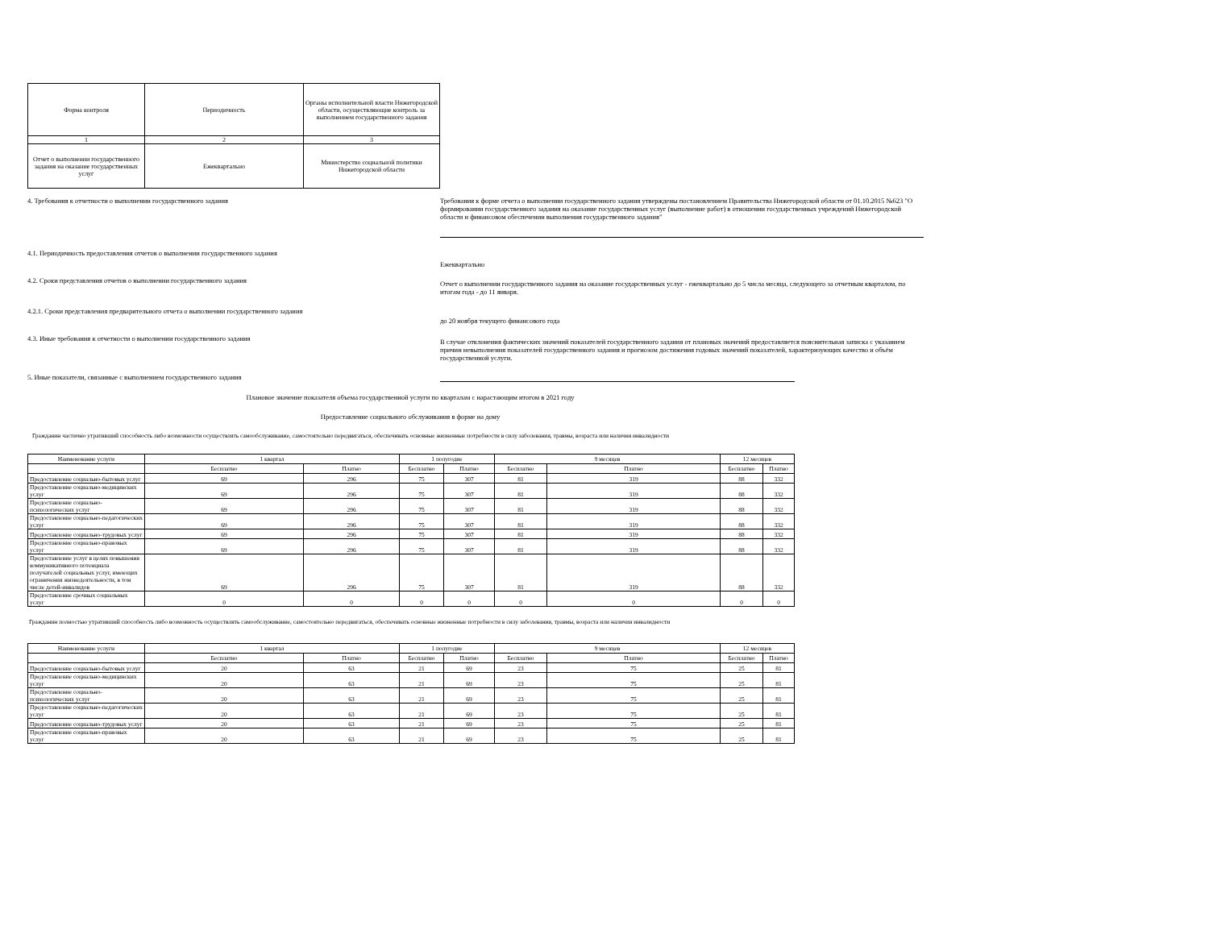| Форма контроля | Периодичность | Органы исполнительной власти Нижегородской области, осуществляющие контроль за выполнением государственного задания |
| 1 | 2 | 3 |
| Отчет о выполнении государственного задания на оказание государственных услуг | Ежеквартально | Министерство социальной политики Нижегородской области |
4. Требования к отчетности о выполнении государственного задания
Требования к форме отчета о выполнении государственного задания утверждены постановлением Правительства Нижегородской области от 01.10.2015 №623 "О формировании государственного задания на оказание государственных услуг (выполнение работ) в отношении государственных учреждений Нижегородской области и финансовом обеспечении выполнения государственного задания"
4.1. Периодичность предоставления отчетов о выполнении государственного задания
Ежеквартально
4.2. Сроки представления отчетов о выполнении государственного задания
Отчет о выполнении государственного задания на оказание государственных услуг - ежеквартально до 5 числа месяца, следующего за отчетным кварталом, по итогам года - до 11 января.
4.2.1. Сроки представления предварительного отчета о выполнении государственного задания
до 20 ноября текущего финансового года
4.3. Иные требования к отчетности о выполнении государственного задания
В случае отклонения фактических значений показателей государственного задания от плановых значений предоставляется пояснительная записка с указанием причин невыполнения показателей государственного задания и прогнозом достижения годовых значений показателей, характеризующих качество и объём государственной услуги.
5. Иные показатели, связанные с выполнением государственного задания
Плановое значение показателя объема государственной услуги по кварталам с нарастающим итогом в 2021 году
Предоставление социального обслуживания в форме на дому
Гражданин частично утративший способность либо возможности осуществлять самообслуживание, самостоятельно передвигаться, обеспечивать основные жизненные потребности в силу заболевания, травмы, возраста или наличия инвалидности
| Наименование услуги | 1 квартал | | 1 полугодие | | 9 месяцев | | 12 месяцев | |
| --- | --- | --- | --- | --- | --- | --- | --- | --- |
| | Бесплатно | Платно | Бесплатно | Платно | Бесплатно | Платно | Бесплатно | Платно |
| Предоставление социально-бытовых услуг | 69 | 296 | 75 | 307 | 81 | 319 | 88 | 332 |
| Предоставление социально-медицинских услуг | 69 | 296 | 75 | 307 | 81 | 319 | 88 | 332 |
| Предоставление социально-психологических услуг | 69 | 296 | 75 | 307 | 81 | 319 | 88 | 332 |
| Предоставление социально-педагогических услуг | 69 | 296 | 75 | 307 | 81 | 319 | 88 | 332 |
| Предоставление социально-трудовых услуг | 69 | 296 | 75 | 307 | 81 | 319 | 88 | 332 |
| Предоставление социально-правовых услуг | 69 | 296 | 75 | 307 | 81 | 319 | 88 | 332 |
| Предоставление услуг в целях повышения коммуникативного потенциала получателей социальных услуг, имеющих ограничения жизнедеятельности, в том числе детей-инвалидов | 69 | 296 | 75 | 307 | 81 | 319 | 88 | 332 |
| Предоставление срочных социальных услуг | 0 | 0 | 0 | 0 | 0 | 0 | 0 | 0 |
Гражданин полностью утративший способность либо возможность осуществлять самообслуживание, самостоятельно передвигаться, обеспечивать основные жизненные потребности в силу заболевания, травмы, возраста или наличия инвалидности
| Наименование услуги | 1 квартал | | 1 полугодие | | 9 месяцев | | 12 месяцев | |
| --- | --- | --- | --- | --- | --- | --- | --- | --- |
| | Бесплатно | Платно | Бесплатно | Платно | Бесплатно | Платно | Бесплатно | Платно |
| Предоставление социально-бытовых услуг | 20 | 63 | 21 | 69 | 23 | 75 | 25 | 81 |
| Предоставление социально-медицинских услуг | 20 | 63 | 21 | 69 | 23 | 75 | 25 | 81 |
| Предоставление социально-психологических услуг | 20 | 63 | 21 | 69 | 23 | 75 | 25 | 81 |
| Предоставление социально-педагогических услуг | 20 | 63 | 21 | 69 | 23 | 75 | 25 | 81 |
| Предоставление социально-трудовых услуг | 20 | 63 | 21 | 69 | 23 | 75 | 25 | 81 |
| Предоставление социально-правовых услуг | 20 | 63 | 21 | 69 | 23 | 75 | 25 | 81 |